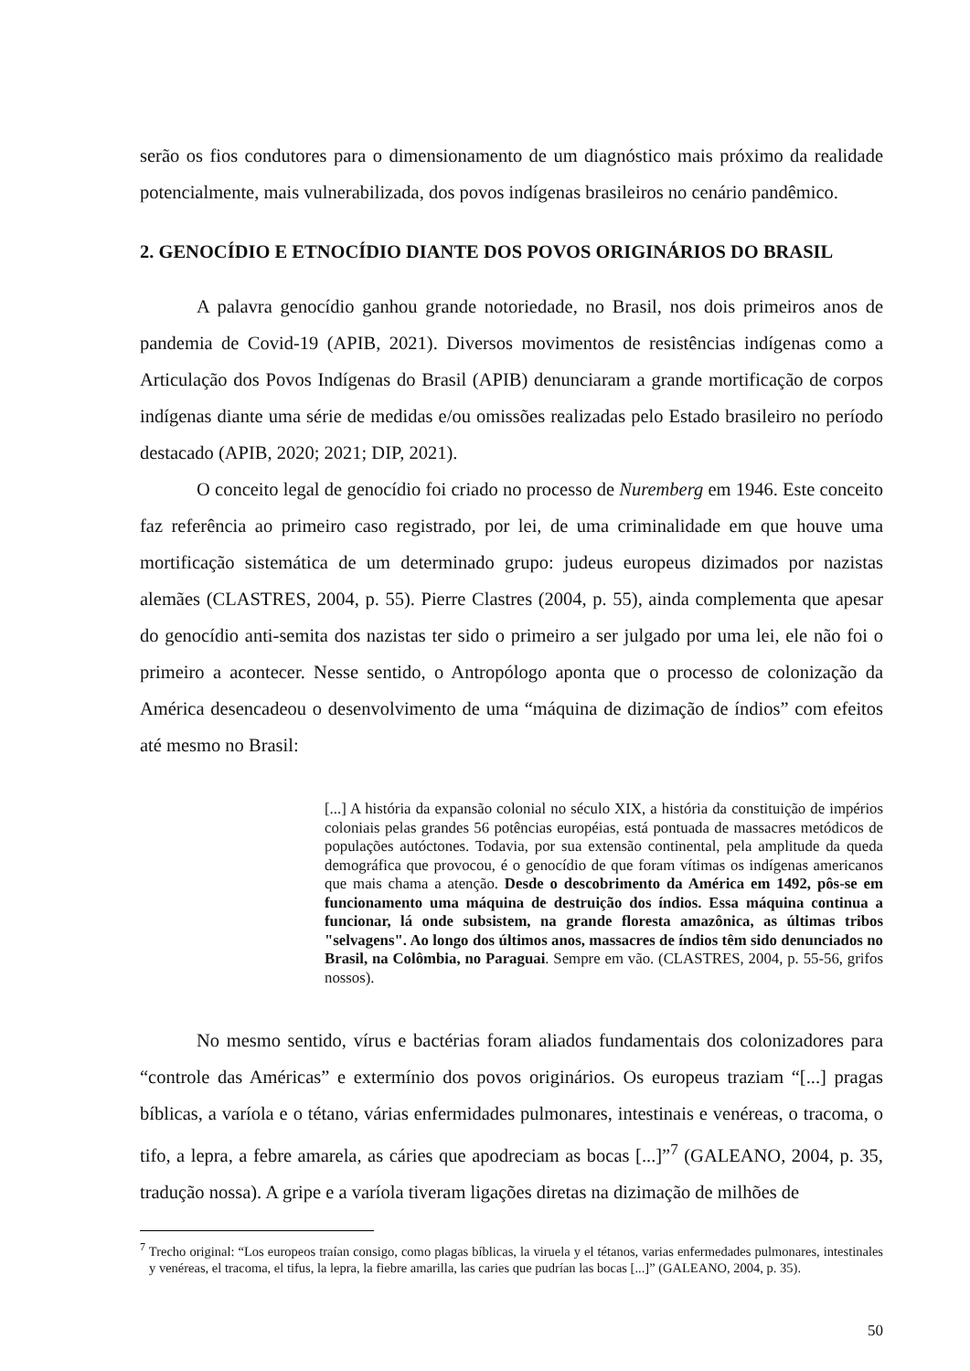serão os fios condutores para o dimensionamento de um diagnóstico mais próximo da realidade potencialmente, mais vulnerabilizada, dos povos indígenas brasileiros no cenário pandêmico.
2. GENOCÍDIO E ETNOCÍDIO DIANTE DOS POVOS ORIGINÁRIOS DO BRASIL
A palavra genocídio ganhou grande notoriedade, no Brasil, nos dois primeiros anos de pandemia de Covid-19 (APIB, 2021). Diversos movimentos de resistências indígenas como a Articulação dos Povos Indígenas do Brasil (APIB) denunciaram a grande mortificação de corpos indígenas diante uma série de medidas e/ou omissões realizadas pelo Estado brasileiro no período destacado (APIB, 2020; 2021; DIP, 2021).
O conceito legal de genocídio foi criado no processo de Nuremberg em 1946. Este conceito faz referência ao primeiro caso registrado, por lei, de uma criminalidade em que houve uma mortificação sistemática de um determinado grupo: judeus europeus dizimados por nazistas alemães (CLASTRES, 2004, p. 55). Pierre Clastres (2004, p. 55), ainda complementa que apesar do genocídio anti-semita dos nazistas ter sido o primeiro a ser julgado por uma lei, ele não foi o primeiro a acontecer. Nesse sentido, o Antropólogo aponta que o processo de colonização da América desencadeou o desenvolvimento de uma “máquina de dizimação de índios” com efeitos até mesmo no Brasil:
[...] A história da expansão colonial no século XIX, a história da constituição de impérios coloniais pelas grandes 56 potências européias, está pontuada de massacres metódicos de populações autóctones. Todavia, por sua extensão continental, pela amplitude da queda demográfica que provocou, é o genocídio de que foram vítimas os indígenas americanos que mais chama a atenção. Desde o descobrimento da América em 1492, pôs-se em funcionamento uma máquina de destruição dos índios. Essa máquina continua a funcionar, lá onde subsistem, na grande floresta amazônica, as últimas tribos "selvagens". Ao longo dos últimos anos, massacres de índios têm sido denunciados no Brasil, na Colômbia, no Paraguai. Sempre em vão. (CLASTRES, 2004, p. 55-56, grifos nossos).
No mesmo sentido, vírus e bactérias foram aliados fundamentais dos colonizadores para “controle das Américas” e extermínio dos povos originários. Os europeus traziam “[...] pragas bíblicas, a varíola e o tétano, várias enfermidades pulmonares, intestinais e venéreas, o tracoma, o tifo, a lepra, a febre amarela, as cáries que apodreciam as bocas [...]”<sup>7</sup> (GALEANO, 2004, p. 35, tradução nossa). A gripe e a varíola tiveram ligações diretas na dizimação de milhões de
<sup>7</sup> Trecho original: “Los europeos traían consigo, como plagas bíblicas, la viruela y el tétanos, varias enfermedades pulmonares, intestinales y venéreas, el tracoma, el tifus, la lepra, la fiebre amarilla, las caries que pudrían las bocas [...]” (GALEANO, 2004, p. 35).
50